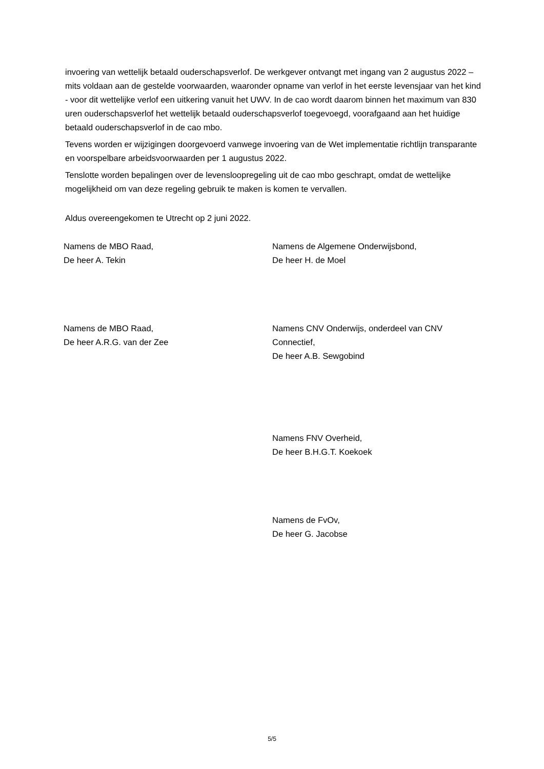invoering van wettelijk betaald ouderschapsverlof. De werkgever ontvangt met ingang van 2 augustus 2022 – mits voldaan aan de gestelde voorwaarden, waaronder opname van verlof in het eerste levensjaar van het kind - voor dit wettelijke verlof een uitkering vanuit het UWV. In de cao wordt daarom binnen het maximum van 830 uren ouderschapsverlof het wettelijk betaald ouderschapsverlof toegevoegd, voorafgaand aan het huidige betaald ouderschapsverlof in de cao mbo.
Tevens worden er wijzigingen doorgevoerd vanwege invoering van de Wet implementatie richtlijn transparante en voorspelbare arbeidsvoorwaarden per 1 augustus 2022.
Tenslotte worden bepalingen over de levensloopregeling uit de cao mbo geschrapt, omdat de wettelijke mogelijkheid om van deze regeling gebruik te maken is komen te vervallen.
Aldus overeengekomen te Utrecht op 2 juni 2022.
Namens de MBO Raad,
De heer A. Tekin
Namens de Algemene Onderwijsbond,
De heer H. de Moel
Namens de MBO Raad,
De heer A.R.G. van der Zee
Namens CNV Onderwijs, onderdeel van CNV Connectief,
De heer A.B. Sewgobind
Namens FNV Overheid,
De heer B.H.G.T. Koekoek
Namens de FvOv,
De heer G. Jacobse
5/5